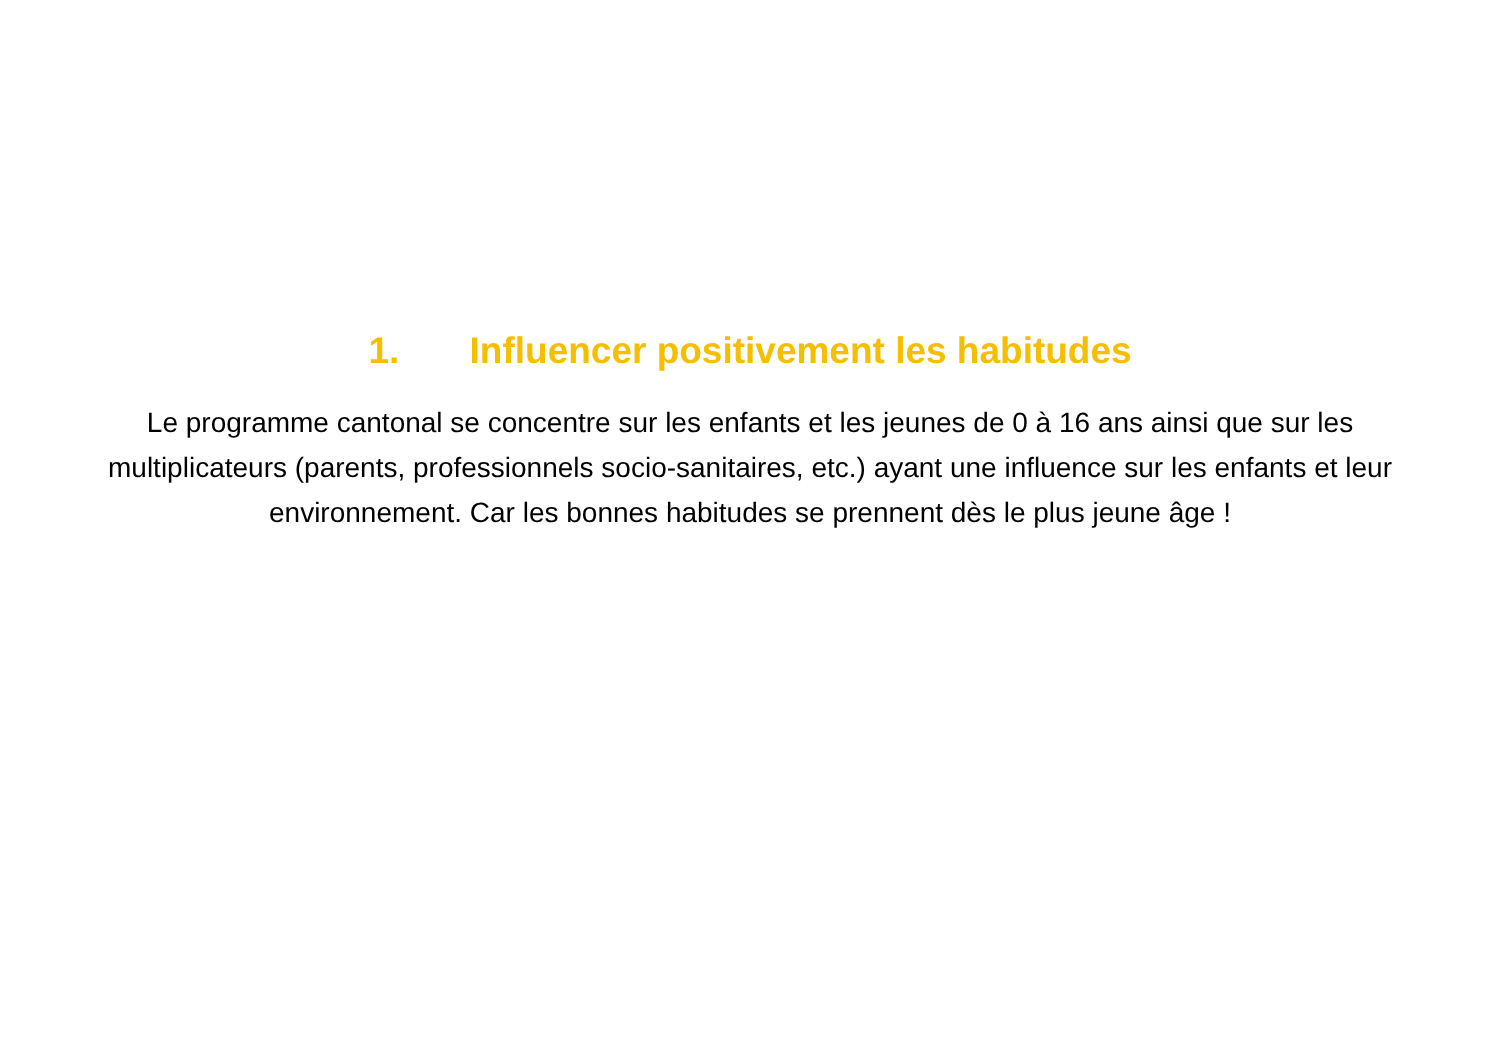1. Influencer positivement les habitudes
Le programme cantonal se concentre sur les enfants et les jeunes de 0 à 16 ans ainsi que sur les multiplicateurs (parents, professionnels socio-sanitaires, etc.) ayant une influence sur les enfants et leur environnement. Car les bonnes habitudes se prennent dès le plus jeune âge !